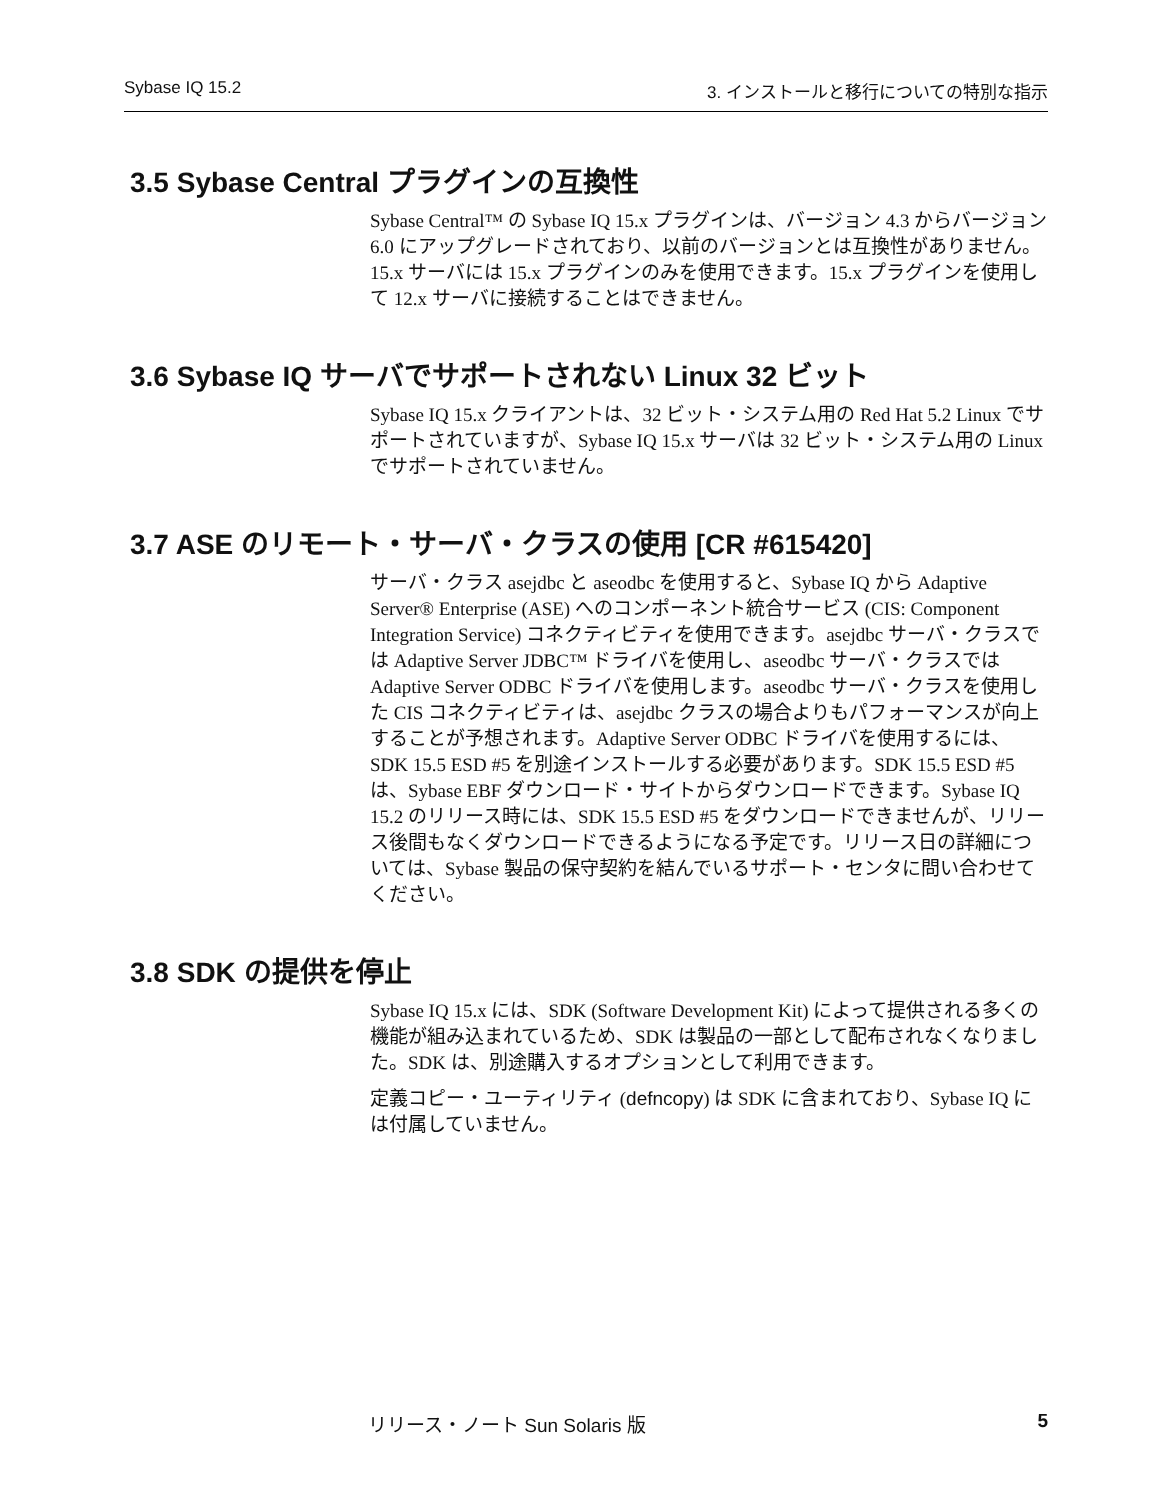Sybase IQ 15.2 3. インストールと移行についての特別な指示
3.5 Sybase Central プラグインの互換性
Sybase Central™ の Sybase IQ 15.x プラグインは、バージョン 4.3 からバージョン 6.0 にアップグレードされており、以前のバージョンとは互換性がありません。15.x サーバには 15.x プラグインのみを使用できます。15.x プラグインを使用して 12.x サーバに接続することはできません。
3.6 Sybase IQ サーバでサポートされない Linux 32 ビット
Sybase IQ 15.x クライアントは、32 ビット・システム用の Red Hat 5.2 Linux でサポートされていますが、Sybase IQ 15.x サーバは 32 ビット・システム用の Linux でサポートされていません。
3.7 ASE のリモート・サーバ・クラスの使用 [CR #615420]
サーバ・クラス asejdbc と aseodbc を使用すると、Sybase IQ から Adaptive Server® Enterprise (ASE) へのコンポーネント統合サービス (CIS: Component Integration Service) コネクティビティを使用できます。asejdbc サーバ・クラスでは Adaptive Server JDBC™ ドライバを使用し、aseodbc サーバ・クラスでは Adaptive Server ODBC ドライバを使用します。aseodbc サーバ・クラスを使用した CIS コネクティビティは、asejdbc クラスの場合よりもパフォーマンスが向上することが予想されます。Adaptive Server ODBC ドライバを使用するには、SDK 15.5 ESD #5 を別途インストールする必要があります。SDK 15.5 ESD #5 は、Sybase EBF ダウンロード・サイトからダウンロードできます。Sybase IQ 15.2 のリリース時には、SDK 15.5 ESD #5 をダウンロードできませんが、リリース後間もなくダウンロードできるようになる予定です。リリース日の詳細については、Sybase 製品の保守契約を結んでいるサポート・センタに問い合わせてください。
3.8 SDK の提供を停止
Sybase IQ 15.x には、SDK (Software Development Kit) によって提供される多くの機能が組み込まれているため、SDK は製品の一部として配布されなくなりました。SDK は、別途購入するオプションとして利用できます。
定義コピー・ユーティリティ (defncopy) は SDK に含まれており、Sybase IQ には付属していません。
リリース・ノート Sun Solaris 版 5